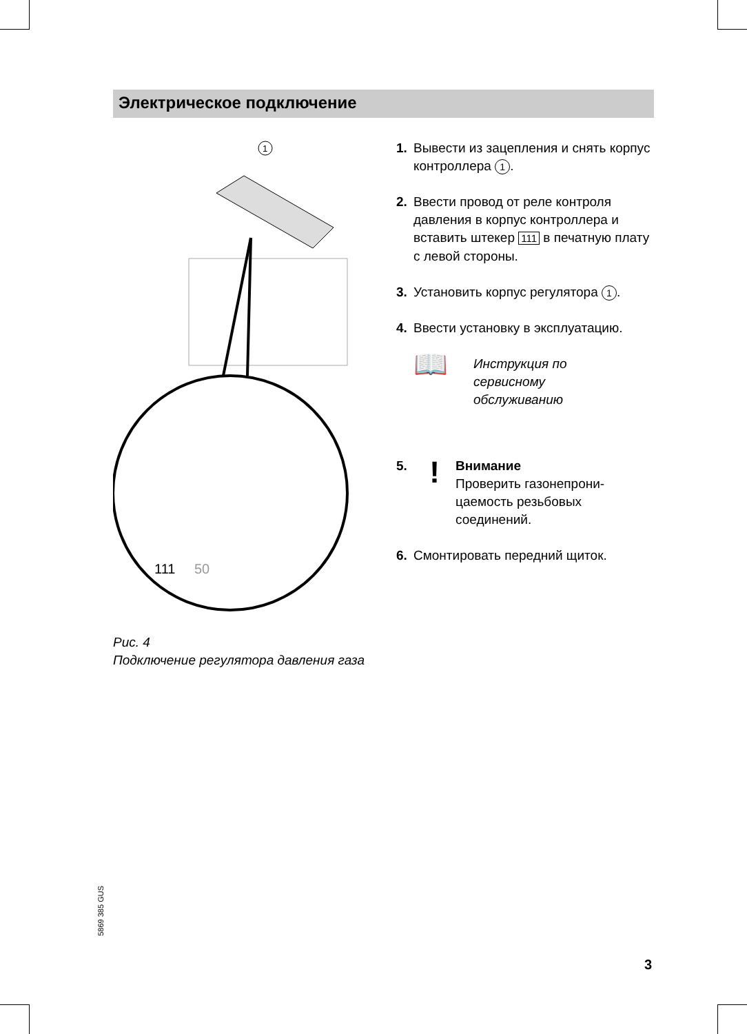Электрическое подключение
1
111
50
Рис. 4
Подключение регулятора давления газа
1. Вывести из зацепления и снять корпус контроллера 1.
2. Ввести провод от реле контроля давления в корпус контроллера и вставить штекер 111 в печатную плату с левой стороны.
3. Установить корпус регулятора 1.
4. Ввести установку в эксплуатацию.
📖 Инструкция по
сервисному
обслуживанию
5.! Внимание
Проверить газонепрони-
цаемость резьбовых
соединений.
6. Смонтировать передний щиток.
5869 385 GUS
3